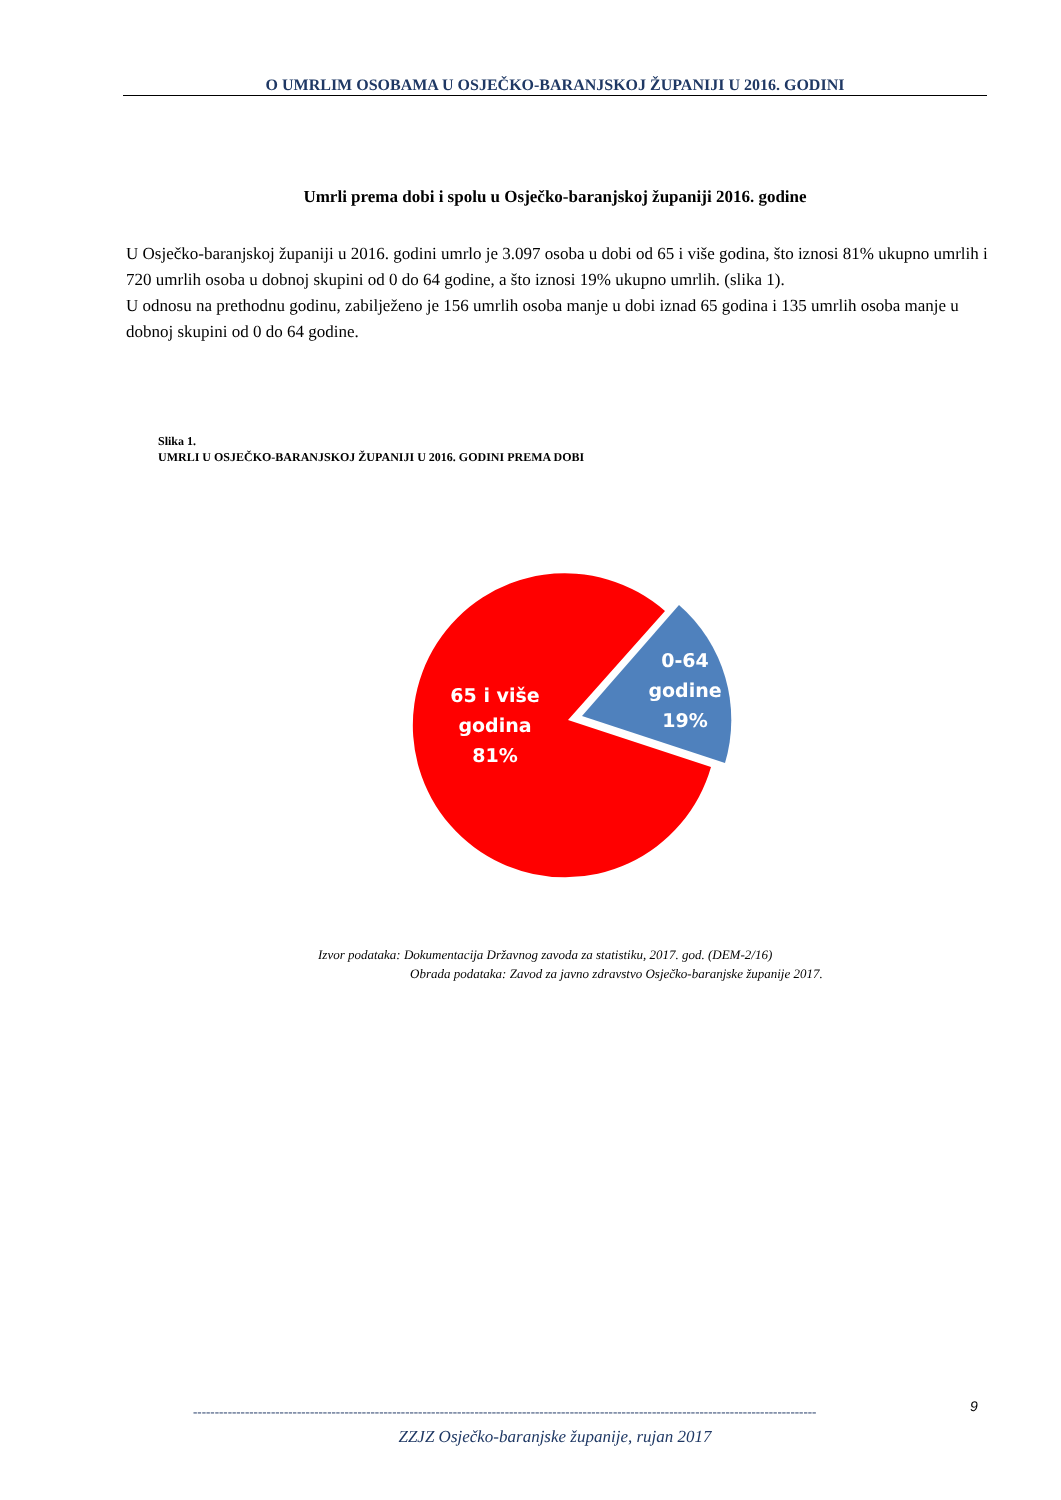O UMRLIM OSOBAMA U OSJEČKO-BARANJSKOJ ŽUPANIJI U 2016. GODINI
Umrli prema dobi i spolu u Osječko-baranjskoj županiji 2016. godine
U Osječko-baranjskoj županiji u 2016. godini umrlo je 3.097 osoba u dobi od 65 i više godina, što iznosi 81% ukupno umrlih i 720 umrlih osoba u dobnoj skupini od 0 do 64 godine, a što iznosi 19% ukupno umrlih. (slika 1).
U odnosu na prethodnu godinu, zabilježeno je 156 umrlih osoba manje u dobi iznad 65 godina i 135 umrlih osoba manje u dobnoj skupini od 0 do 64 godine.
Slika 1.
UMRLI U OSJEČKO-BARANJSKOJ ŽUPANIJI U 2016. GODINI PREMA DOBI
65 i više
godina
81%
0-64
godine
19%
Izvor podataka: Dokumentacija Državnog zavoda za statistiku, 2017. god. (DEM-2/16)
Obrada podataka: Zavod za javno zdravstvo Osječko-baranjske županije 2017.
9
------------------------------------------------------------------------------------------------------------------------------------------------
ZZJZ Osječko-baranjske županije, rujan 2017